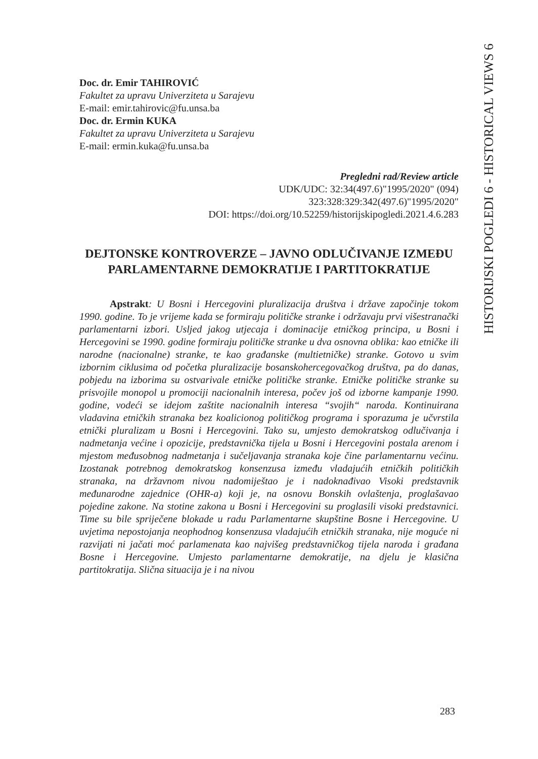HISTORIJSKI POGLEDI 6 - HISTORICAL VIEWS 6
Doc. dr. Emir TAHIROVIĆ
Fakultet za upravu Univerziteta u Sarajevu
E-mail: emir.tahirovic@fu.unsa.ba
Doc. dr. Ermin KUKA
Fakultet za upravu Univerziteta u Sarajevu
E-mail: ermin.kuka@fu.unsa.ba
Pregledni rad/Review article
UDK/UDC: 32:34(497.6)"1995/2020" (094)
323:328:329:342(497.6)"1995/2020"
DOI: https://doi.org/10.52259/historijskipogledi.2021.4.6.283
DEJTONSKE KONTROVERZE – JAVNO ODLUČIVANJE IZMEĐU PARLAMENTARNE DEMOKRATIJE I PARTITOKRATIJE
Apstrakt: U Bosni i Hercegovini pluralizacija društva i države započinje tokom 1990. godine. To je vrijeme kada se formiraju političke stranke i održavaju prvi višestranački parlamentarni izbori. Usljed jakog utjecaja i dominacije etničkog principa, u Bosni i Hercegovini se 1990. godine formiraju političke stranke u dva osnovna oblika: kao etničke ili narodne (nacionalne) stranke, te kao građanske (multietničke) stranke. Gotovo u svim izbornim ciklusima od početka pluralizacije bosanskohercegovačkog društva, pa do danas, pobjedu na izborima su ostvarivale etničke političke stranke. Etničke političke stranke su prisvojile monopol u promociji nacionalnih interesa, počev još od izborne kampanje 1990. godine, vodeći se idejom zaštite nacionalnih interesa “svojih“ naroda. Kontinuirana vladavina etničkih stranaka bez koalicionog političkog programa i sporazuma je učvrstila etnički pluralizam u Bosni i Hercegovini. Tako su, umjesto demokratskog odlučivanja i nadmetanja većine i opozicije, predstavnička tijela u Bosni i Hercegovini postala arenom i mjestom međusobnog nadmetanja i sučeljavanja stranaka koje čine parlamentarnu većinu. Izostanak potrebnog demokratskog konsenzusa između vladajućih etničkih političkih stranaka, na državnom nivou nadomiještao je i nadoknađivao Visoki predstavnik međunarodne zajednice (OHR-a) koji je, na osnovu Bonskih ovlaštenja, proglašavao pojedine zakone. Na stotine zakona u Bosni i Hercegovini su proglasili visoki predstavnici. Time su bile spriječene blokade u radu Parlamentarne skupštine Bosne i Hercegovine. U uvjetima nepostojanja neophodnog konsenzusa vladajućih etničkih stranaka, nije moguće ni razvijati ni jačati moć parlamenata kao najvišeg predstavničkog tijela naroda i građana Bosne i Hercegovine. Umjesto parlamentarne demokratije, na djelu je klasična partitokratija. Slična situacija je i na nivou
283